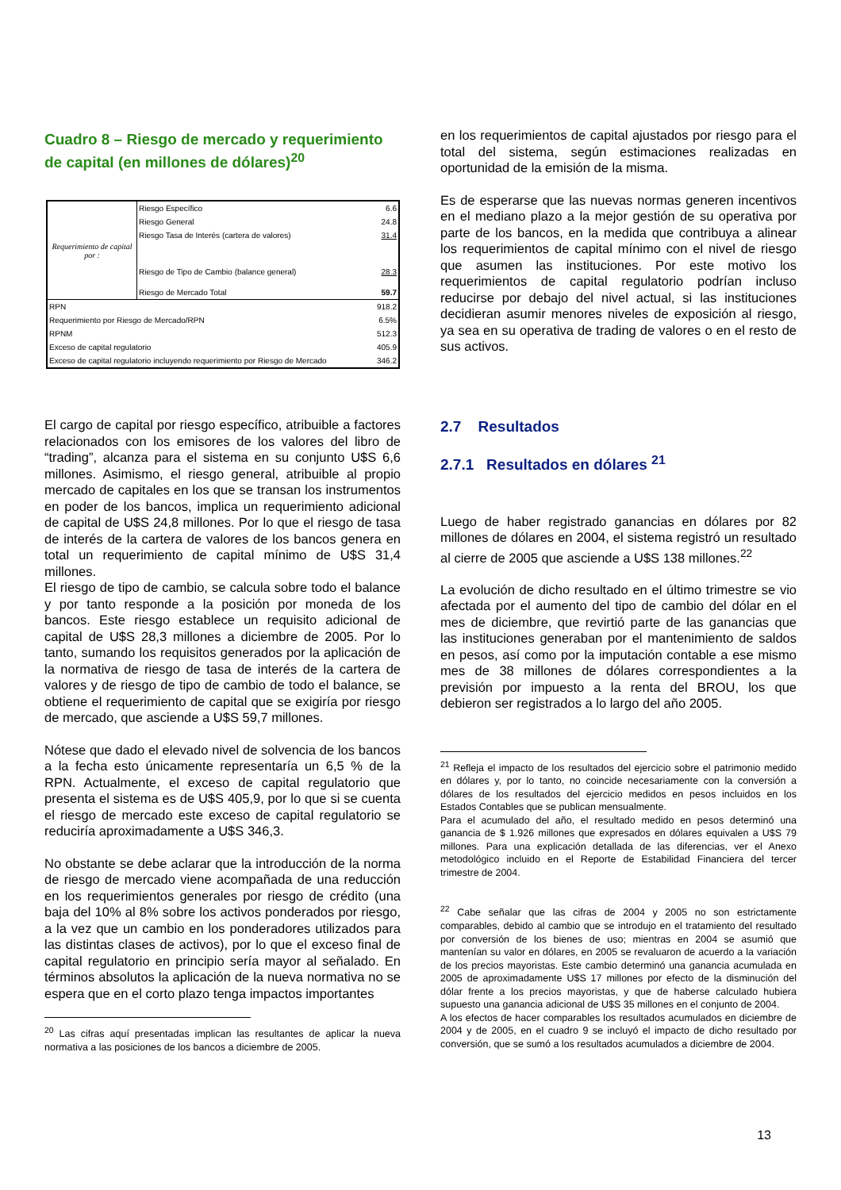Cuadro 8 – Riesgo de mercado y requerimiento de capital (en millones de dólares)<sup>20</sup>
| Requerimiento de capital por : | Riesgo Específico | 6.6 |
| | Riesgo General | 24.8 |
| | Riesgo Tasa de Interés (cartera de valores) | 31.4 |
| | Riesgo de Tipo de Cambio (balance general) | 28.3 |
| | Riesgo de Mercado Total | 59.7 |
| RPN | | 918.2 |
| Requerimiento por Riesgo de Mercado/RPN | | 6.5% |
| RPNM | | 512.3 |
| Exceso de capital regulatorio | | 405.9 |
| Exceso de capital regulatorio incluyendo requerimiento por Riesgo de Mercado | | 346.2 |
El cargo de capital por riesgo específico, atribuible a factores relacionados con los emisores de los valores del libro de “trading”, alcanza para el sistema en su conjunto U$S 6,6 millones. Asimismo, el riesgo general, atribuible al propio mercado de capitales en los que se transan los instrumentos en poder de los bancos, implica un requerimiento adicional de capital de U$S 24,8 millones. Por lo que el riesgo de tasa de interés de la cartera de valores de los bancos genera en total un requerimiento de capital mínimo de U$S 31,4 millones.
El riesgo de tipo de cambio, se calcula sobre todo el balance y por tanto responde a la posición por moneda de los bancos. Este riesgo establece un requisito adicional de capital de U$S 28,3 millones a diciembre de 2005. Por lo tanto, sumando los requisitos generados por la aplicación de la normativa de riesgo de tasa de interés de la cartera de valores y de riesgo de tipo de cambio de todo el balance, se obtiene el requerimiento de capital que se exigiría por riesgo de mercado, que asciende a U$S 59,7 millones.
Nótese que dado el elevado nivel de solvencia de los bancos a la fecha esto únicamente representaría un 6,5 % de la RPN. Actualmente, el exceso de capital regulatorio que presenta el sistema es de U$S 405,9, por lo que si se cuenta el riesgo de mercado este exceso de capital regulatorio se reduciría aproximadamente a U$S 346,3.
No obstante se debe aclarar que la introducción de la norma de riesgo de mercado viene acompañada de una reducción en los requerimientos generales por riesgo de crédito (una baja del 10% al 8% sobre los activos ponderados por riesgo, a la vez que un cambio en los ponderadores utilizados para las distintas clases de activos), por lo que el exceso final de capital regulatorio en principio sería mayor al señalado. En términos absolutos la aplicación de la nueva normativa no se espera que en el corto plazo tenga impactos importantes
<sup>20</sup> Las cifras aquí presentadas implican las resultantes de aplicar la nueva normativa a las posiciones de los bancos a diciembre de 2005.
en los requerimientos de capital ajustados por riesgo para el total del sistema, según estimaciones realizadas en oportunidad de la emisión de la misma.
Es de esperarse que las nuevas normas generen incentivos en el mediano plazo a la mejor gestión de su operativa por parte de los bancos, en la medida que contribuya a alinear los requerimientos de capital mínimo con el nivel de riesgo que asumen las instituciones. Por este motivo los requerimientos de capital regulatorio podrían incluso reducirse por debajo del nivel actual, si las instituciones decidieran asumir menores niveles de exposición al riesgo, ya sea en su operativa de trading de valores o en el resto de sus activos.
2.7 Resultados
2.7.1 Resultados en dólares <sup>21</sup>
Luego de haber registrado ganancias en dólares por 82 millones de dólares en 2004, el sistema registró un resultado al cierre de 2005 que asciende a U$S 138 millones.<sup>22</sup>
La evolución de dicho resultado en el último trimestre se vio afectada por el aumento del tipo de cambio del dólar en el mes de diciembre, que revirtió parte de las ganancias que las instituciones generaban por el mantenimiento de saldos en pesos, así como por la imputación contable a ese mismo mes de 38 millones de dólares correspondientes a la previsión por impuesto a la renta del BROU, los que debieron ser registrados a lo largo del año 2005.
<sup>21</sup> Refleja el impacto de los resultados del ejercicio sobre el patrimonio medido en dólares y, por lo tanto, no coincide necesariamente con la conversión a dólares de los resultados del ejercicio medidos en pesos incluidos en los Estados Contables que se publican mensualmente.
Para el acumulado del año, el resultado medido en pesos determinó una ganancia de $ 1.926 millones que expresados en dólares equivalen a U$S 79 millones. Para una explicación detallada de las diferencias, ver el Anexo metodológico incluido en el Reporte de Estabilidad Financiera del tercer trimestre de 2004.
<sup>22</sup> Cabe señalar que las cifras de 2004 y 2005 no son estrictamente comparables, debido al cambio que se introdujo en el tratamiento del resultado por conversión de los bienes de uso; mientras en 2004 se asumió que mantenían su valor en dólares, en 2005 se revaluaron de acuerdo a la variación de los precios mayoristas. Este cambio determinó una ganancia acumulada en 2005 de aproximadamente U$S 17 millones por efecto de la disminución del dólar frente a los precios mayoristas, y que de haberse calculado hubiera supuesto una ganancia adicional de U$S 35 millones en el conjunto de 2004.
A los efectos de hacer comparables los resultados acumulados en diciembre de 2004 y de 2005, en el cuadro 9 se incluyó el impacto de dicho resultado por conversión, que se sumó a los resultados acumulados a diciembre de 2004.
13